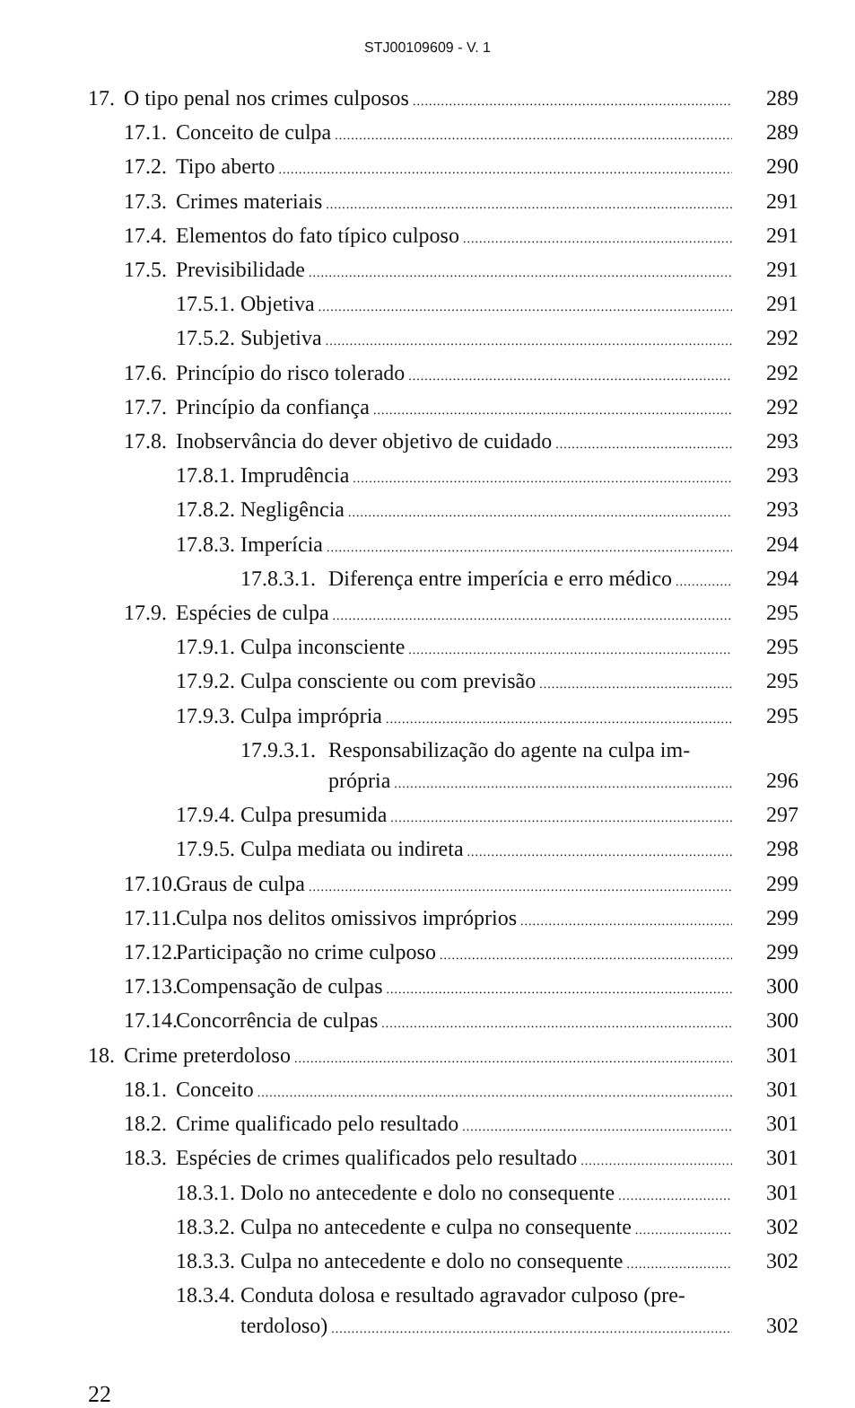STJ00109609 - V. 1
17. O tipo penal nos crimes culposos 289
17.1. Conceito de culpa 289
17.2. Tipo aberto 290
17.3. Crimes materiais 291
17.4. Elementos do fato típico culposo 291
17.5. Previsibilidade 291
17.5.1. Objetiva 291
17.5.2. Subjetiva 292
17.6. Princípio do risco tolerado 292
17.7. Princípio da confiança 292
17.8. Inobservância do dever objetivo de cuidado 293
17.8.1. Imprudência 293
17.8.2. Negligência 293
17.8.3. Imperícia 294
17.8.3.1. Diferença entre imperícia e erro médico 294
17.9. Espécies de culpa 295
17.9.1. Culpa inconsciente 295
17.9.2. Culpa consciente ou com previsão 295
17.9.3. Culpa imprópria 295
17.9.3.1. Responsabilização do agente na culpa im-
própria 296
17.9.4. Culpa presumida 297
17.9.5. Culpa mediata ou indireta 298
17.10. Graus de culpa 299
17.11. Culpa nos delitos omissivos impróprios 299
17.12. Participação no crime culposo 299
17.13. Compensação de culpas 300
17.14. Concorrência de culpas 300
18. Crime preterdoloso 301
18.1. Conceito 301
18.2. Crime qualificado pelo resultado 301
18.3. Espécies de crimes qualificados pelo resultado 301
18.3.1. Dolo no antecedente e dolo no consequente 301
18.3.2. Culpa no antecedente e culpa no consequente 302
18.3.3. Culpa no antecedente e dolo no consequente 302
18.3.4. Conduta dolosa e resultado agravador culposo (pre-
terdoloso) 302
22